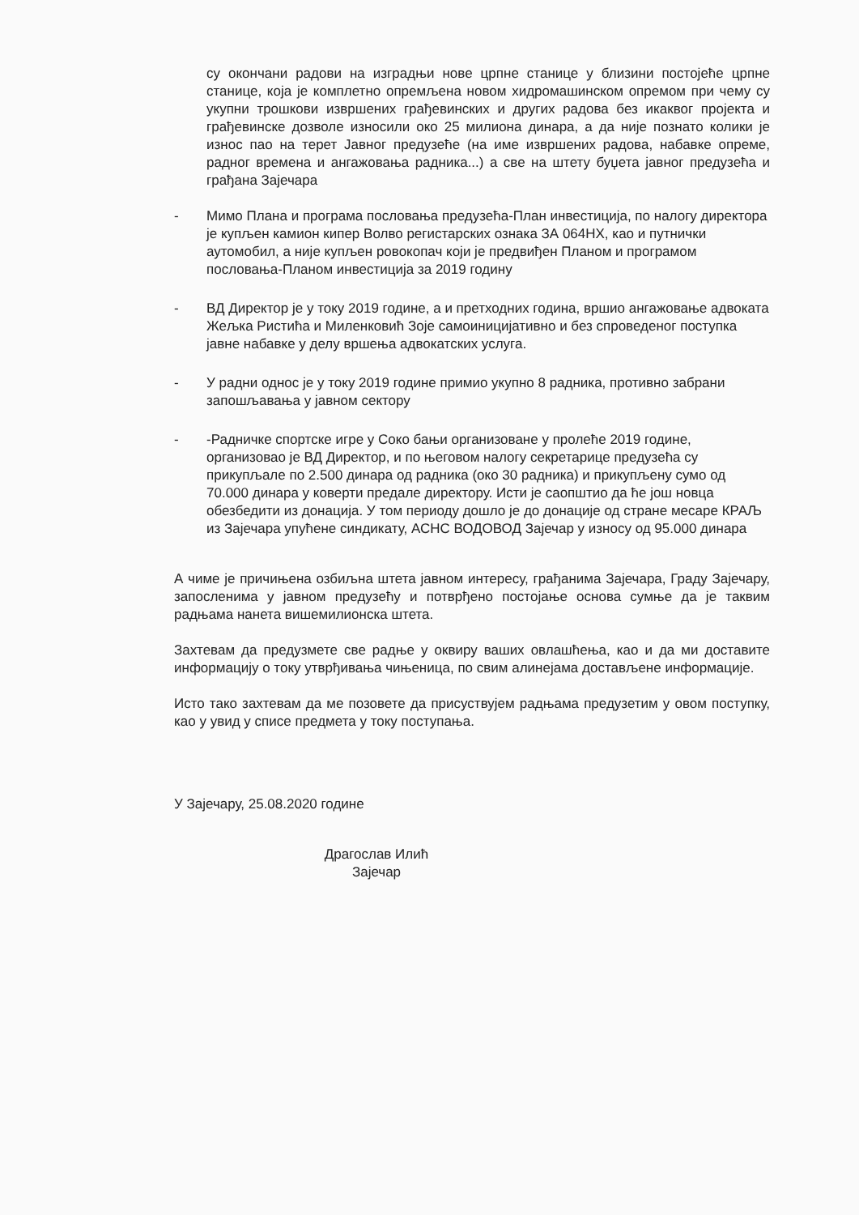су окончани радови на изградњи нове црпне станице у близини постојеће црпне станице, која је комплетно опремљена новом хидромашинском опремом при чему су укупни трошкови извршених грађевинских и других радова без икаквог пројекта и грађевинске дозволе износили око 25 милиона динара, а да није познато колики је износ пао на терет Јавног предузеће (на име извршених радова, набавке опреме, радног времена и ангажовања радника...) а све на штету буџета јавног предузећа и грађана Зајечара
- Мимо Плана и програма пословања предузећа-План инвестиција, по налогу директора је купљен камион кипер Волво регистарских ознака ЗА 064НХ, као и путнички аутомобил, а није купљен ровокопач који је предвиђен Планом и програмом пословања-Планом инвестиција за 2019 годину
- ВД Директор је у току 2019 године, а и претходних година, вршио ангажовање адвоката Жељка Ристића и Миленковић Зоје самоиницијативно и без спроведеног поступка јавне набавке у делу вршења адвокатских услуга.
- У радни однос је у току 2019 године примио укупно 8 радника, противно забрани запошљавања у јавном сектору
- -Радничке спортске игре у Соко бањи организоване у пролеће 2019 године, организовао је ВД Директор, и по његовом налогу секретарице предузећа су прикупљале по 2.500 динара од радника (око 30 радника) и прикупљену сумо од 70.000 динара у коверти предале директору. Исти је саопштио да ће још новца обезбедити из донација. У том периоду дошло је до донације од стране месаре КРАЉ из Зајечара упућене синдикату, АСНС ВОДОВОД Зајечар у износу од 95.000 динара
А чиме је причињена озбиљна штета јавном интересу, грађанима Зајечара, Граду Зајечару, запосленима у јавном предузећу и потврђено постојање основа сумње да је таквим радњама нанета вишемилионска штета.
Захтевам да предузмете све радње у оквиру ваших овлашћења, као и да ми доставите информацију о току утврђивања чињеница, по свим алинејама достављене информације.
Исто тако захтевам да ме позовете да присуствујем радњама предузетим у овом поступку, као у увид у списе предмета у току поступања.
У Зајечару, 25.08.2020 године
Драгослав Илић
Зајечар